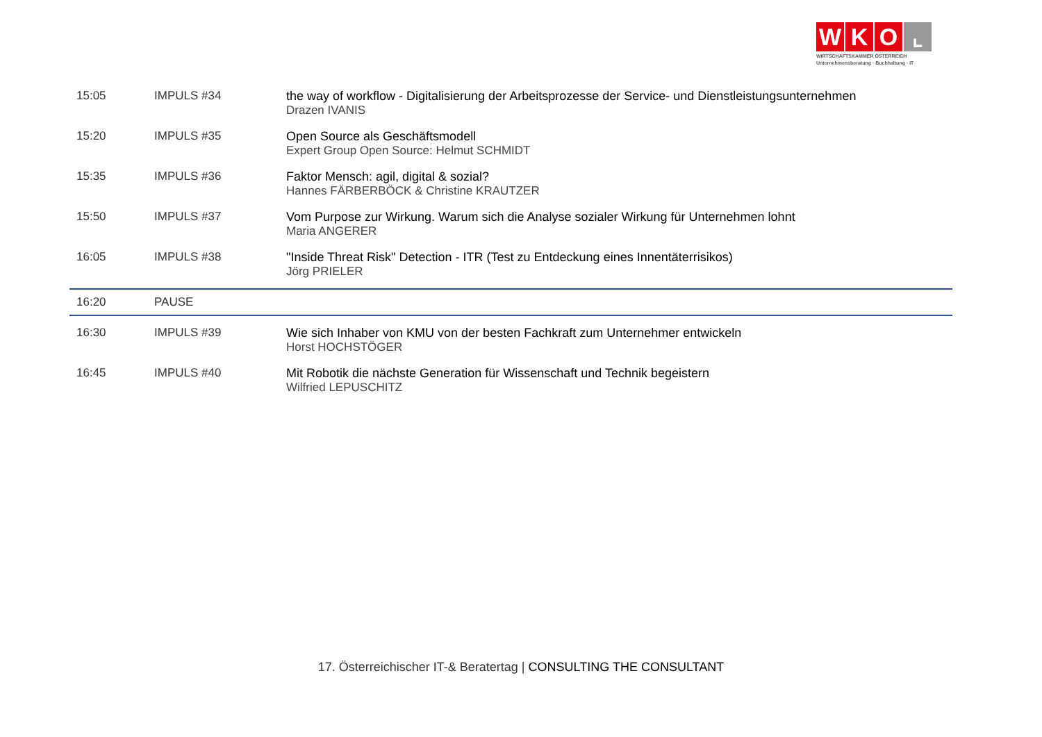WKO ⌞
WIRTSCHAFTSKAMMER ÖSTERREICH
Unternehmensberatung · Buchhaltung · IT
| 15:05 | IMPULS #34 | the way of workflow - Digitalisierung der Arbeitsprozesse der Service- und Dienstleistungsunternehmen Drazen IVANIS |
| 15:20 | IMPULS #35 | Open Source als Geschäftsmodell Expert Group Open Source: Helmut SCHMIDT |
| 15:35 | IMPULS #36 | Faktor Mensch: agil, digital & sozial? Hannes FÄRBERBÖCK & Christine KRAUTZER |
| 15:50 | IMPULS #37 | Vom Purpose zur Wirkung. Warum sich die Analyse sozialer Wirkung für Unternehmen lohnt Maria ANGERER |
| 16:05 | IMPULS #38 | "Inside Threat Risk" Detection - ITR (Test zu Entdeckung eines Innentäterrisikos) Jörg PRIELER |
| 16:20 | PAUSE | |
| 16:30 | IMPULS #39 | Wie sich Inhaber von KMU von der besten Fachkraft zum Unternehmer entwickeln Horst HOCHSTÖGER |
| 16:45 | IMPULS #40 | Mit Robotik die nächste Generation für Wissenschaft und Technik begeistern Wilfried LEPUSCHITZ |
17. Österreichischer IT-& Beratertag | CONSULTING THE CONSULTANT